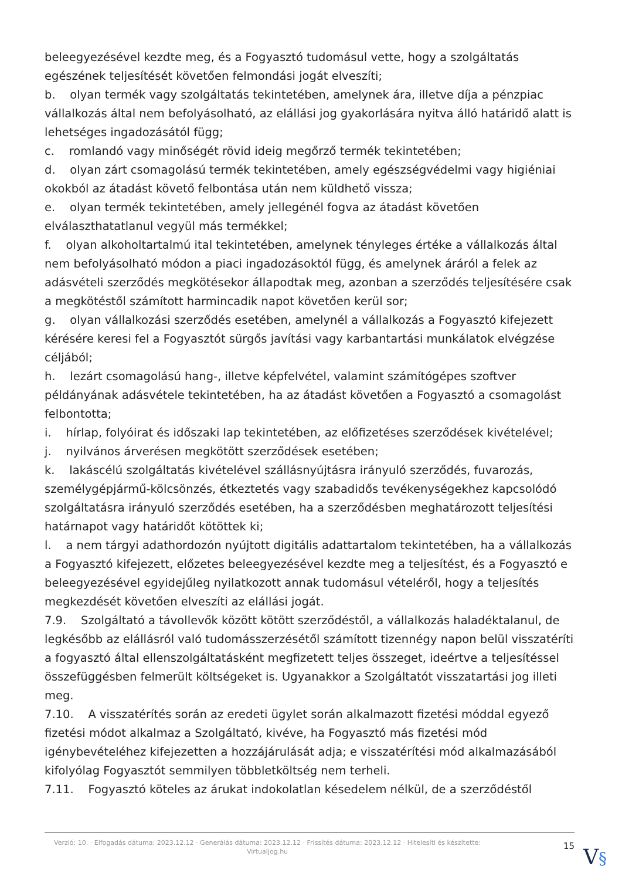beleegyezésével kezdte meg, és a Fogyasztó tudomásul vette, hogy a szolgáltatás egészének teljesítését követően felmondási jogát elveszíti;
b. olyan termék vagy szolgáltatás tekintetében, amelynek ára, illetve díja a pénzpiac vállalkozás által nem befolyásolható, az elállási jog gyakorlására nyitva álló határidő alatt is lehetséges ingadozásától függ;
c. romlandó vagy minőségét rövid ideig megőrző termék tekintetében;
d. olyan zárt csomagolású termék tekintetében, amely egészségvédelmi vagy higiéniai okokból az átadást követő felbontása után nem küldhető vissza;
e. olyan termék tekintetében, amely jellegénél fogva az átadást követően elválaszthatatlanul vegyül más termékkel;
f. olyan alkoholtartalmú ital tekintetében, amelynek tényleges értéke a vállalkozás által nem befolyásolható módon a piaci ingadozásoktól függ, és amelynek áráról a felek az adásvételi szerződés megkötésekor állapodtak meg, azonban a szerződés teljesítésére csak a megkötéstől számított harmincadik napot követően kerül sor;
g. olyan vállalkozási szerződés esetében, amelynél a vállalkozás a Fogyasztó kifejezett kérésére keresi fel a Fogyasztót sürgős javítási vagy karbantartási munkálatok elvégzése céljából;
h. lezárt csomagolású hang-, illetve képfelvétel, valamint számítógépes szoftver példányának adásvétele tekintetében, ha az átadást követően a Fogyasztó a csomagolást felbontotta;
i. hírlap, folyóirat és időszaki lap tekintetében, az előfizetéses szerződések kivételével;
j. nyilvános árverésen megkötött szerződések esetében;
k. lakáscélú szolgáltatás kivételével szállásnyújtásra irányuló szerződés, fuvarozás, személygépjármű-kölcsönzés, étkeztetés vagy szabadidős tevékenységekhez kapcsolódó szolgáltatásra irányuló szerződés esetében, ha a szerződésben meghatározott teljesítési határnapot vagy határidőt kötöttek ki;
l. a nem tárgyi adathordozón nyújtott digitális adattartalom tekintetében, ha a vállalkozás a Fogyasztó kifejezett, előzetes beleegyezésével kezdte meg a teljesítést, és a Fogyasztó e beleegyezésével egyidejűleg nyilatkozott annak tudomásul vételéről, hogy a teljesítés megkezdését követően elveszíti az elállási jogát.
7.9. Szolgáltató a távollevők között kötött szerződéstől, a vállalkozás haladéktalanul, de legkésőbb az elállásról való tudomásszerzésétől számított tizennégy napon belül visszatéríti a fogyasztó által ellenszolgáltatásként megfizetett teljes összeget, ideértve a teljesítéssel összefüggésben felmerült költségeket is. Ugyanakkor a Szolgáltatót visszatartási jog illeti meg.
7.10. A visszatérítés során az eredeti ügylet során alkalmazott fizetési móddal egyező fizetési módot alkalmaz a Szolgáltató, kivéve, ha Fogyasztó más fizetési mód igénybevételéhez kifejezetten a hozzájárulását adja; e visszatérítési mód alkalmazásából kifolyólag Fogyasztót semmilyen többletköltség nem terheli.
7.11. Fogyasztó köteles az árukat indokolatlan késedelem nélkül, de a szerződéstől
Verzió: 10. · Elfogadás dátuma: 2023.12.12 · Generálás dátuma: 2023.12.12 · Frissítés dátuma: 2023.12.12 · Hitelesíti és készítette: Virtualjog.hu
15
V§